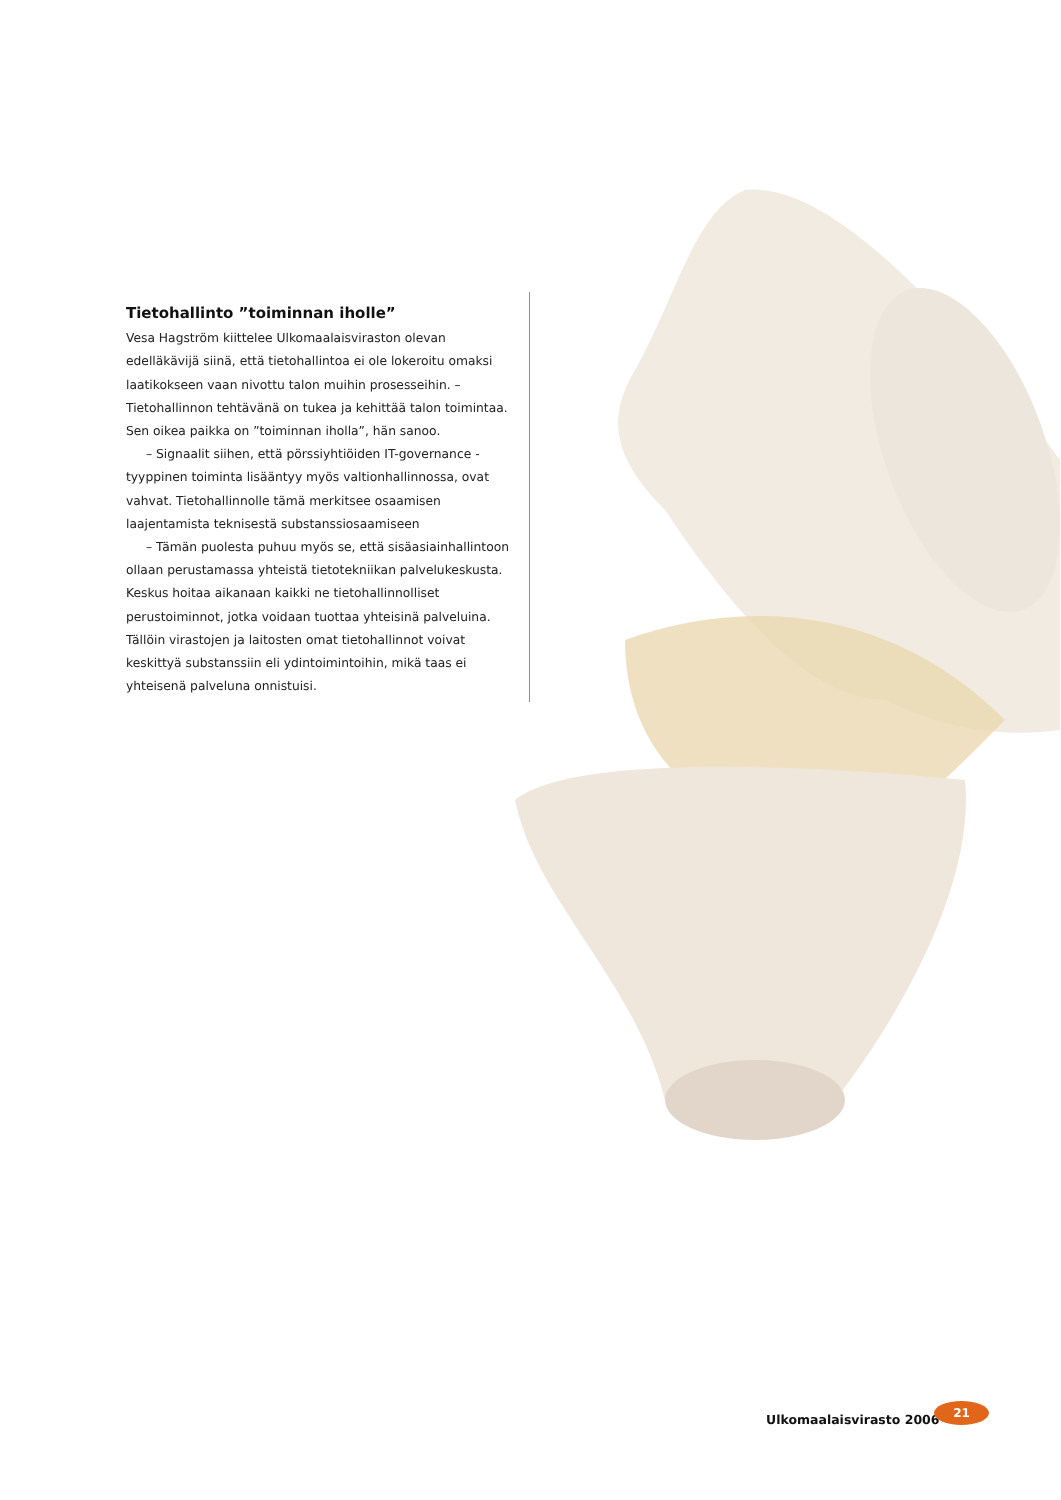Tietohallinto ”toiminnan iholle”
Vesa Hagström kiittelee Ulkomaalaisviraston olevan edelläkävijä siinä, että tietohallintoa ei ole lokeroitu omaksi laatikokseen vaan nivottu talon muihin prosesseihin. – Tietohallinnon tehtävänä on tukea ja kehittää talon toimintaa. Sen oikea paikka on ”toiminnan iholla”, hän sanoo.
– Signaalit siihen, että pörssiyhtiöiden IT-governance -tyyppinen toiminta lisääntyy myös valtionhallinnossa, ovat vahvat. Tietohallinnolle tämä merkitsee osaamisen laajentamista teknisestä substanssiosaamiseen
– Tämän puolesta puhuu myös se, että sisäasiainhallintoon ollaan perustamassa yhteistä tietotekniikan palvelukeskusta. Keskus hoitaa aikanaan kaikki ne tietohallinnolliset perustoiminnot, jotka voidaan tuottaa yhteisinä palveluina. Tällöin virastojen ja laitosten omat tietohallinnot voivat keskittyä substanssiin eli ydintoimintoihin, mikä taas ei yhteisenä palveluna onnistuisi.
Ulkomaalaisvirasto 2006
21